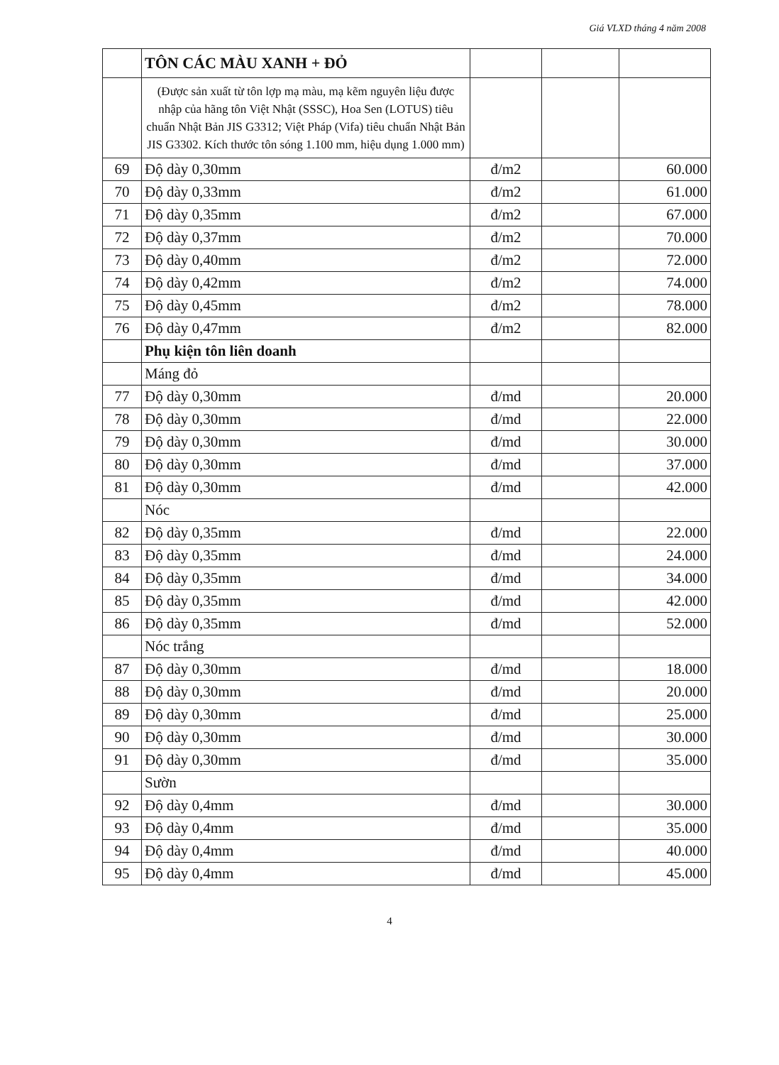Giá VLXD tháng 4 năm 2008
| | TÔN CÁC MÀU XANH + ĐỎ | | | |
| | (Được sản xuất từ tôn lợp mạ màu, mạ kẽm nguyên liệu được nhập của hãng tôn Việt Nhật (SSSC), Hoa Sen (LOTUS) tiêu chuẩn Nhật Bản JIS G3312; Việt Pháp (Vifa) tiêu chuẩn Nhật Bản JIS G3302. Kích thước tôn sóng 1.100 mm, hiệu dụng 1.000 mm) | | | |
| 69 | Độ dày 0,30mm | đ/m2 | | 60.000 |
| 70 | Độ dày 0,33mm | đ/m2 | | 61.000 |
| 71 | Độ dày 0,35mm | đ/m2 | | 67.000 |
| 72 | Độ dày 0,37mm | đ/m2 | | 70.000 |
| 73 | Độ dày 0,40mm | đ/m2 | | 72.000 |
| 74 | Độ dày 0,42mm | đ/m2 | | 74.000 |
| 75 | Độ dày 0,45mm | đ/m2 | | 78.000 |
| 76 | Độ dày 0,47mm | đ/m2 | | 82.000 |
| | Phụ kiện tôn liên doanh | | | |
| | Máng đỏ | | | |
| 77 | Độ dày 0,30mm | đ/md | | 20.000 |
| 78 | Độ dày 0,30mm | đ/md | | 22.000 |
| 79 | Độ dày 0,30mm | đ/md | | 30.000 |
| 80 | Độ dày 0,30mm | đ/md | | 37.000 |
| 81 | Độ dày 0,30mm | đ/md | | 42.000 |
| | Nóc | | | |
| 82 | Độ dày 0,35mm | đ/md | | 22.000 |
| 83 | Độ dày 0,35mm | đ/md | | 24.000 |
| 84 | Độ dày 0,35mm | đ/md | | 34.000 |
| 85 | Độ dày 0,35mm | đ/md | | 42.000 |
| 86 | Độ dày 0,35mm | đ/md | | 52.000 |
| | Nóc trắng | | | |
| 87 | Độ dày 0,30mm | đ/md | | 18.000 |
| 88 | Độ dày 0,30mm | đ/md | | 20.000 |
| 89 | Độ dày 0,30mm | đ/md | | 25.000 |
| 90 | Độ dày 0,30mm | đ/md | | 30.000 |
| 91 | Độ dày 0,30mm | đ/md | | 35.000 |
| | Sườn | | | |
| 92 | Độ dày 0,4mm | đ/md | | 30.000 |
| 93 | Độ dày 0,4mm | đ/md | | 35.000 |
| 94 | Độ dày 0,4mm | đ/md | | 40.000 |
| 95 | Độ dày 0,4mm | đ/md | | 45.000 |
4